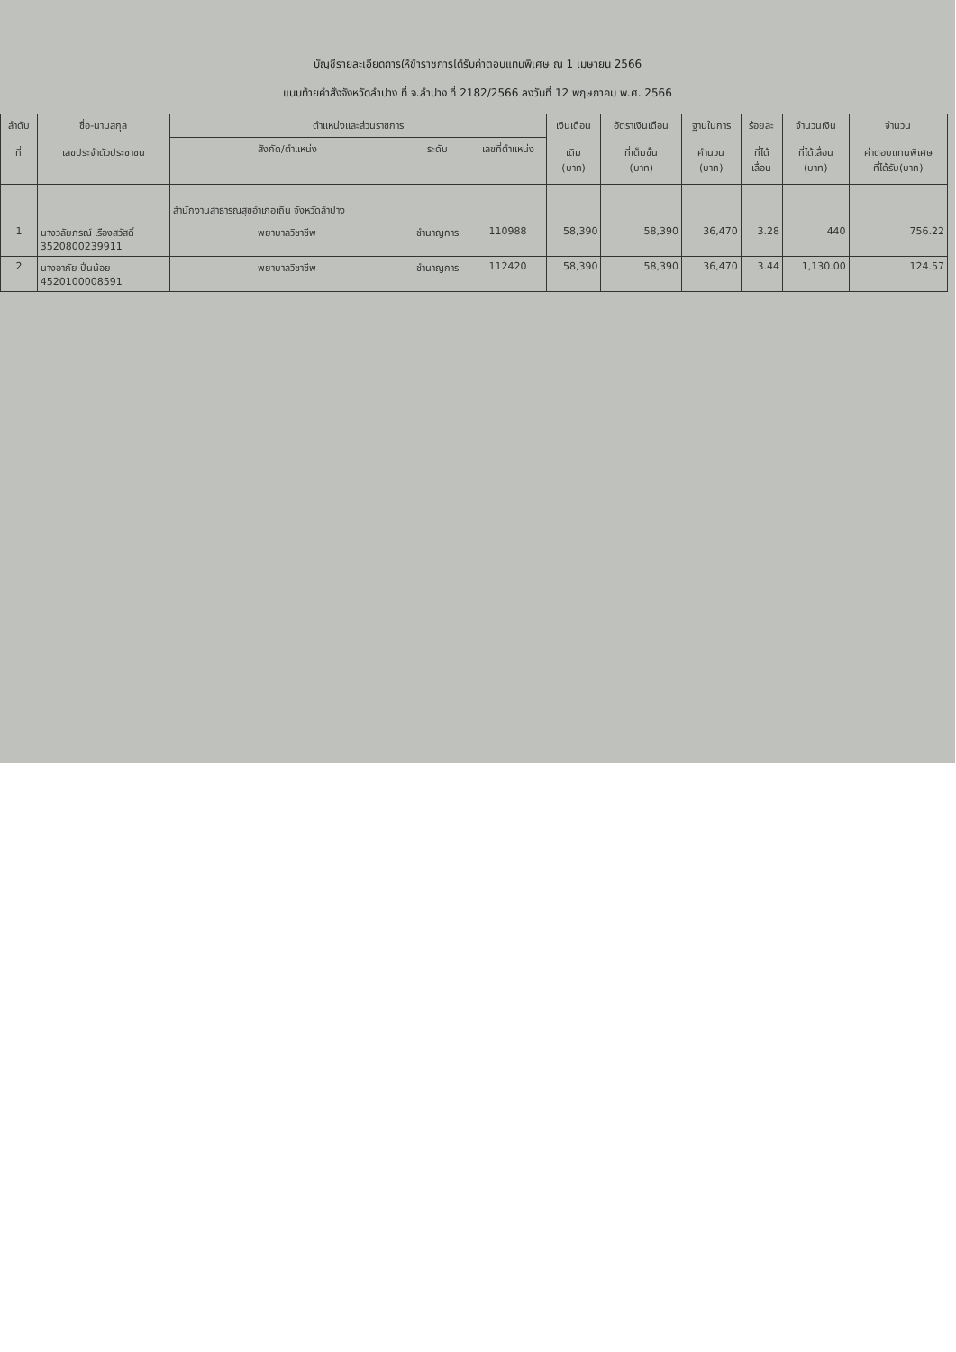บัญชีรายละเอียดการให้ข้าราชการได้รับค่าตอบแทนพิเศษ ณ 1 เมษายน 2566
แนบท้ายคำสั่งจังหวัดลำปาง ที่ จ.ลำปาง ที่ 2182/2566 ลงวันที่ 12 พฤษภาคม พ.ศ. 2566
| ลำดับ ที่ | ชื่อ-นามสกุล เลขประจำตัวประชาชน | ตำแหน่งและส่วนราชการ | | | เงินเดือน เดิม (บาท) | อัตราเงินเดือน ที่เต็มขั้น (บาท) | ฐานในการ คำนวน (บาท) | ร้อยละ ที่ได้ เลื่อน | จำนวนเงิน ที่ได้เลื่อน (บาท) | จำนวน ค่าตอบแทนพิเศษ ที่ได้รับ(บาท) |
| --- | --- | --- | --- | --- | --- | --- | --- | --- | --- | --- |
| | | สังกัด/ตำแหน่ง | ระดับ | เลขที่ตำแหน่ง | | | | | | |
| | | สำนักงานสาธารณสุขอำเภอเถิน จังหวัดลำปาง | | | | | | | | |
| 1 | นางวลัยภรณ์ เรืองสวัสดิ์ 3520800239911 | พยาบาลวิชาชีพ | ชำนาญการ | 110988 | 58,390 | 58,390 | 36,470 | 3.28 | 440 | 756.22 |
| 2 | นางอาภัย ปิ่นน้อย 4520100008591 | พยาบาลวิชาชีพ | ชำนาญการ | 112420 | 58,390 | 58,390 | 36,470 | 3.44 | 1,130.00 | 124.57 |